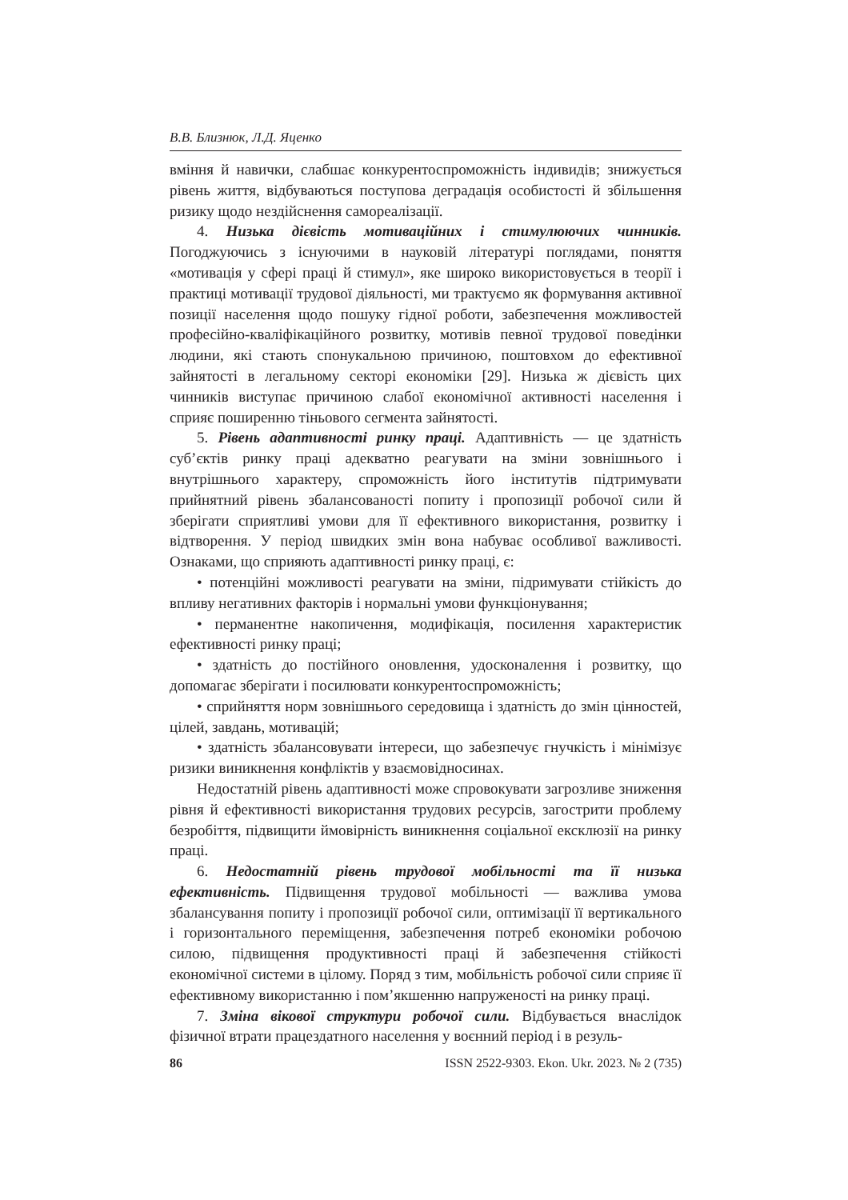В.В. Близнюк, Л.Д. Яценко
вміння й навички, слабшає конкурентоспроможність індивидів; знижується рівень життя, відбуваються поступова деградація особистості й збільшення ризику щодо нездійснення самореалізації.
4. Низька дієвість мотиваційних і стимулюючих чинників. Погоджуючись з існуючими в науковій літературі поглядами, поняття «мотивація у сфері праці й стимул», яке широко використовується в теорії і практиці мотивації трудової діяльності, ми трактуємо як формування активної позиції населення щодо пошуку гідної роботи, забезпечення можливостей професійно-кваліфікаційного розвитку, мотивів певної трудової поведінки людини, які стають спонукальною причиною, поштовхом до ефективної зайнятості в легальному секторі економіки [29]. Низька ж дієвість цих чинників виступає причиною слабої економічної активності населення і сприяє поширенню тіньового сегмента зайнятості.
5. Рівень адаптивності ринку праці. Адаптивність — це здатність суб’єктів ринку праці адекватно реагувати на зміни зовнішнього і внутрішнього характеру, спроможність його інститутів підтримувати прийнятний рівень збалансованості попиту і пропозиції робочої сили й зберігати сприятливі умови для її ефективного використання, розвитку і відтворення. У період швидких змін вона набуває особливої важливості. Ознаками, що сприяють адаптивності ринку праці, є:
• потенційні можливості реагувати на зміни, підримувати стійкість до впливу негативних факторів і нормальні умови функціонування;
• перманентне накопичення, модифікація, посилення характеристик ефективності ринку праці;
• здатність до постійного оновлення, удосконалення і розвитку, що допомагає зберігати і посилювати конкурентоспроможність;
• сприйняття норм зовнішнього середовища і здатність до змін цінностей, цілей, завдань, мотивацій;
• здатність збалансовувати інтереси, що забезпечує гнучкість і мінімізує ризики виникнення конфліктів у взаємовідносинах.
Недостатній рівень адаптивності може спровокувати загрозливе зниження рівня й ефективності використання трудових ресурсів, загострити проблему безробіття, підвищити ймовірність виникнення соціальної ексклюзії на ринку праці.
6. Недостатній рівень трудової мобільності та її низька ефективність. Підвищення трудової мобільності — важлива умова збалансування попиту і пропозиції робочої сили, оптимізації її вертикального і горизонтального переміщення, забезпечення потреб економіки робочою силою, підвищення продуктивності праці й забезпечення стійкості економічної системи в цілому. Поряд з тим, мобільність робочої сили сприяє її ефективному використанню і пом’якшенню напруженості на ринку праці.
7. Зміна вікової структури робочої сили. Відбувається внаслідок фізичної втрати працездатного населення у воєнний період і в резуль-
86 ISSN 2522-9303. Ekon. Ukr. 2023. № 2 (735)